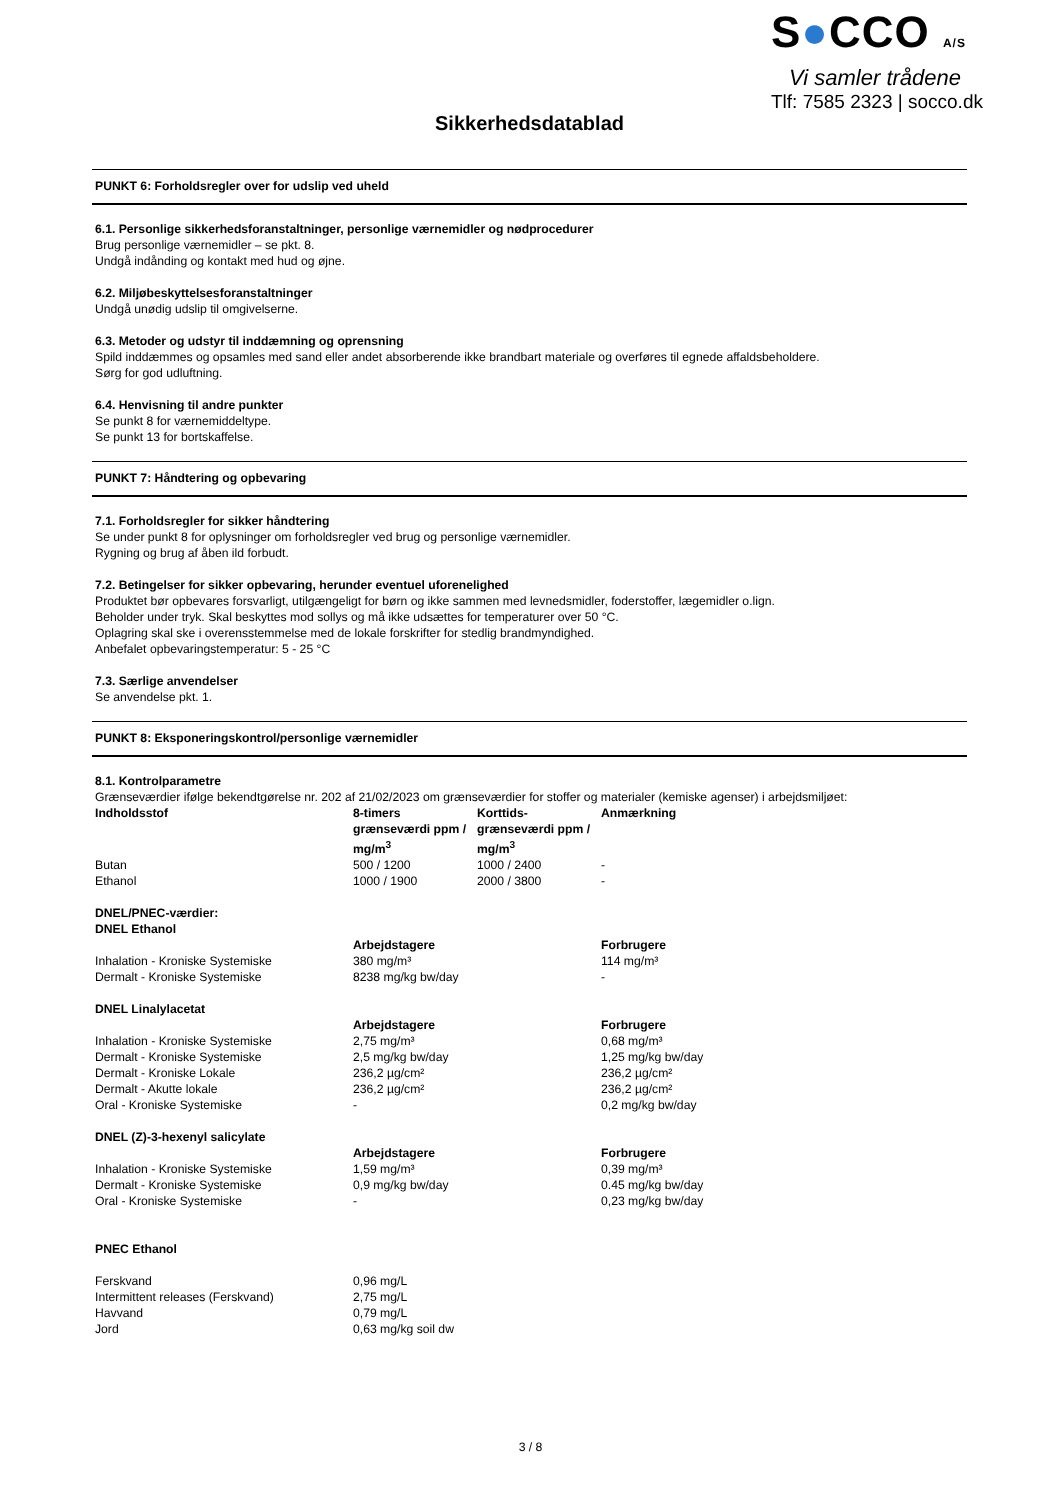S●CCO A/S
Vi samler trådene
Tlf: 7585 2323 | socco.dk
Sikkerhedsdatablad
PUNKT 6: Forholdsregler over for udslip ved uheld
6.1. Personlige sikkerhedsforanstaltninger, personlige værnemidler og nødprocedurer
Brug personlige værnemidler – se pkt. 8.
Undgå indånding og kontakt med hud og øjne.
6.2. Miljøbeskyttelsesforanstaltninger
Undgå unødig udslip til omgivelserne.
6.3. Metoder og udstyr til inddæmning og oprensning
Spild inddæmmes og opsamles med sand eller andet absorberende ikke brandbart materiale og overføres til egnede affaldsbeholdere.
Sørg for god udluftning.
6.4. Henvisning til andre punkter
Se punkt 8 for værnemiddeltype.
Se punkt 13 for bortskaffelse.
PUNKT 7: Håndtering og opbevaring
7.1. Forholdsregler for sikker håndtering
Se under punkt 8 for oplysninger om forholdsregler ved brug og personlige værnemidler.
Rygning og brug af åben ild forbudt.
7.2. Betingelser for sikker opbevaring, herunder eventuel uforenelighed
Produktet bør opbevares forsvarligt, utilgængeligt for børn og ikke sammen med levnedsmidler, foderstoffer, lægemidler o.lign.
Beholder under tryk. Skal beskyttes mod sollys og må ikke udsættes for temperaturer over 50 °C.
Oplagring skal ske i overensstemmelse med de lokale forskrifter for stedlig brandmyndighed.
Anbefalet opbevaringstemperatur: 5 - 25 °C
7.3. Særlige anvendelser
Se anvendelse pkt. 1.
PUNKT 8: Eksponeringskontrol/personlige værnemidler
8.1. Kontrolparametre
Grænseværdier ifølge bekendtgørelse nr. 202 af 21/02/2023 om grænseværdier for stoffer og materialer (kemiske agenser) i arbejdsmiljøet:
| Indholdsstof | 8-timers grænseværdi ppm / mg/m<sup>3</sup> | Korttids-grænseværdi ppm / mg/m<sup>3</sup> | Anmærkning |
| --- | --- | --- | --- |
| Butan | 500 / 1200 | 1000 / 2400 | - |
| Ethanol | 1000 / 1900 | 2000 / 3800 | - |
| DNEL/PNEC-værdier: | | | |
| DNEL Ethanol | | | |
| | Arbejdstagere | | Forbrugere |
| Inhalation - Kroniske Systemiske | 380 mg/m³ | | 114 mg/m³ |
| Dermalt - Kroniske Systemiske | 8238 mg/kg bw/day | | - |
| DNEL Linalylacetat | | | |
| | Arbejdstagere | | Forbrugere |
| Inhalation - Kroniske Systemiske | 2,75 mg/m³ | | 0,68 mg/m³ |
| Dermalt - Kroniske Systemiske | 2,5 mg/kg bw/day | | 1,25 mg/kg bw/day |
| Dermalt - Kroniske Lokale | 236,2 µg/cm² | | 236,2 µg/cm² |
| Dermalt - Akutte lokale | 236,2 µg/cm² | | 236,2 µg/cm² |
| Oral - Kroniske Systemiske | - | | 0,2 mg/kg bw/day |
| DNEL (Z)-3-hexenyl salicylate | | | |
| | Arbejdstagere | | Forbrugere |
| Inhalation - Kroniske Systemiske | 1,59 mg/m³ | | 0,39 mg/m³ |
| Dermalt - Kroniske Systemiske | 0,9 mg/kg bw/day | | 0.45 mg/kg bw/day |
| Oral - Kroniske Systemiske | - | | 0,23 mg/kg bw/day |
| PNEC Ethanol | | | |
| Ferskvand | 0,96 mg/L | | |
| Intermittent releases (Ferskvand) | 2,75 mg/L | | |
| Havvand | 0,79 mg/L | | |
| Jord | 0,63 mg/kg soil dw | | |
3 / 8